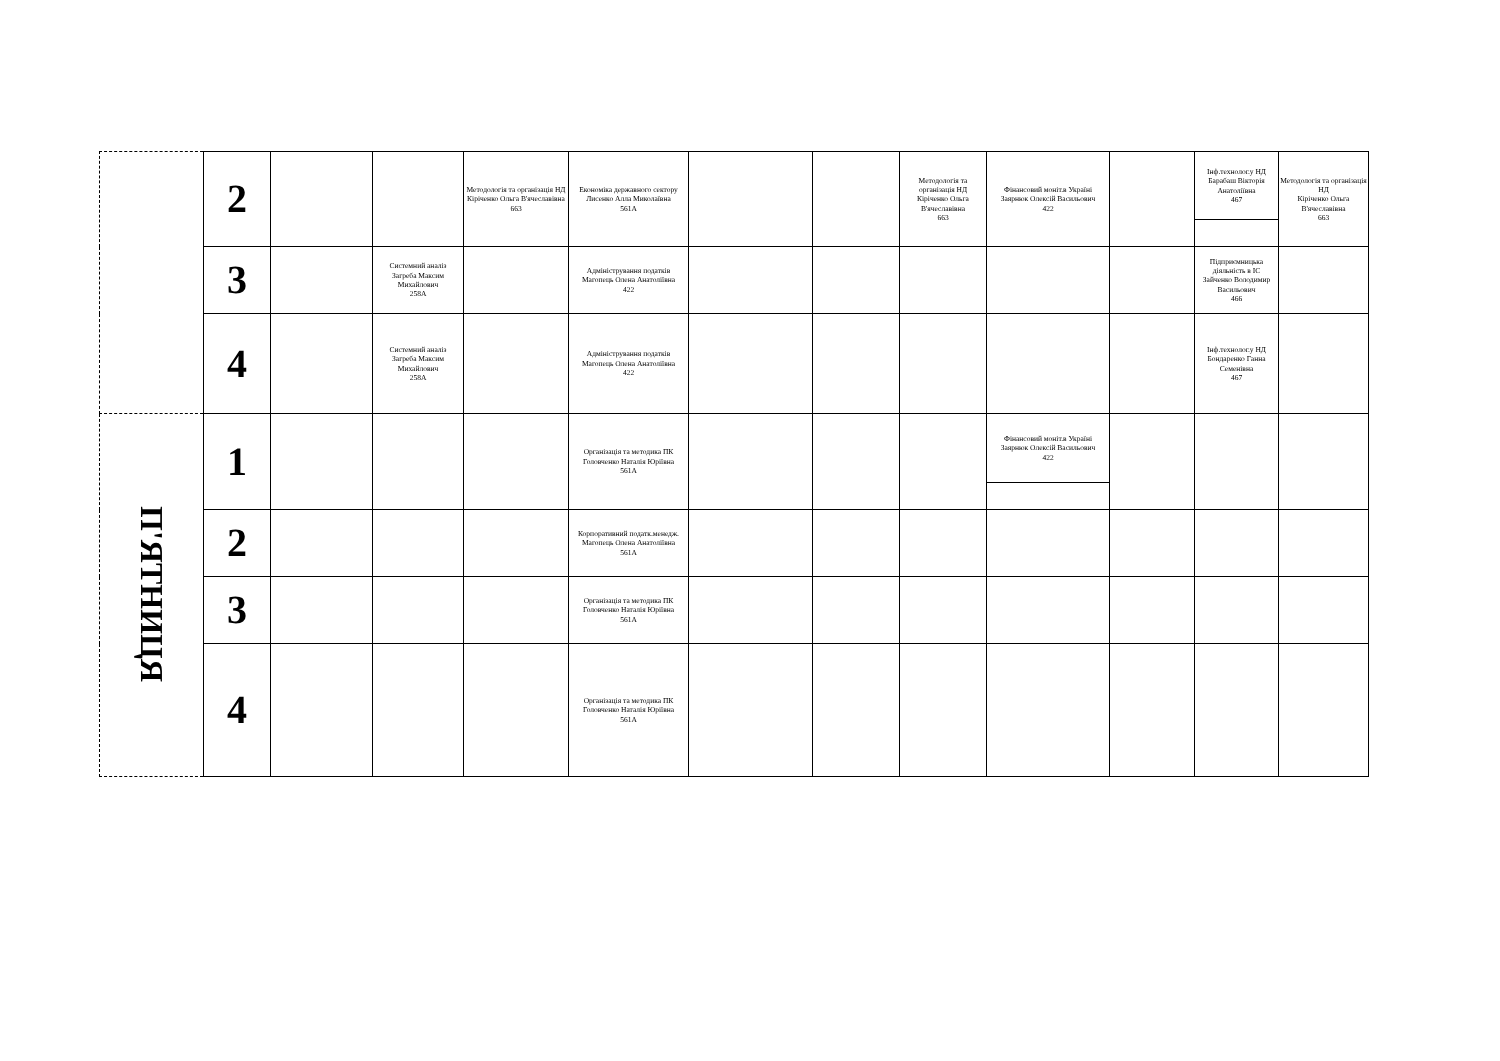| | 2 | | | Методологія та організація НД Кіріченко Ольга В'ячеславівна 663 | Економіка державного сектору Лисенко Алла Миколаївна 561А | | | Методологія та організація НД Кіріченко Ольга В'ячеславівна 663 | Фінансовий моніт.в Україні Заярнюк Олексій Васильович 422 | | Інф.технолог.у НД Барабаш Вікторія Анатоліївна 467 | Методологія та організація НД Кіріченко Ольга В'ячеславівна 663 |
| | 3 | | Системний аналіз Загреба Максим Михайлович 258А | | Адміністрування податків Магопець Олена Анатоліївна 422 | | | | | | Підприємницька діяльність в ІС Зайченко Володимир Васильович 466 | |
| | 4 | | Системний аналіз Загреба Максим Михайлович 258А | | Адміністрування податків Магопець Олена Анатоліївна 422 | | | | | | Інф.технолог.у НД Бондаренко Ганна Семенівна 467 | |
| П'ЯТНИЦЯ | 1 | | | | Організація та методика ПК Головченко Наталія Юріївна 561А | | | | Фінансовий моніт.в Україні Заярнюк Олексій Васильович 422 | | | |
| | 2 | | | | Корпоративний податк.менедж. Магопець Олена Анатоліївна 561А | | | | | | | |
| | 3 | | | | Організація та методика ПК Головченко Наталія Юріївна 561А | | | | | | | |
| | 4 | | | | Організація та методика ПК Головченко Наталія Юріївна 561А | | | | | | | |